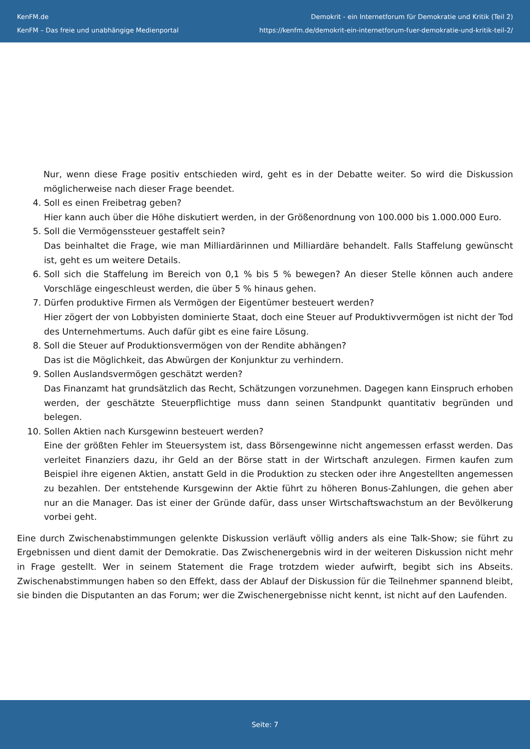KenFM.de
KenFM – Das freie und unabhängige Medienportal
Demokrit - ein Internetforum für Demokratie und Kritik (Teil 2)
https://kenfm.de/demokrit-ein-internetforum-fuer-demokratie-und-kritik-teil-2/
Nur, wenn diese Frage positiv entschieden wird, geht es in der Debatte weiter. So wird die Diskussion möglicherweise nach dieser Frage beendet.
4. Soll es einen Freibetrag geben?
Hier kann auch über die Höhe diskutiert werden, in der Größenordnung von 100.000 bis 1.000.000 Euro.
5. Soll die Vermögenssteuer gestaffelt sein?
Das beinhaltet die Frage, wie man Milliardärinnen und Milliardäre behandelt. Falls Staffelung gewünscht ist, geht es um weitere Details.
6. Soll sich die Staffelung im Bereich von 0,1 % bis 5 % bewegen? An dieser Stelle können auch andere Vorschläge eingeschleust werden, die über 5 % hinaus gehen.
7. Dürfen produktive Firmen als Vermögen der Eigentümer besteuert werden?
Hier zögert der von Lobbyisten dominierte Staat, doch eine Steuer auf Produktivvermögen ist nicht der Tod des Unternehmertums. Auch dafür gibt es eine faire Lösung.
8. Soll die Steuer auf Produktionsvermögen von der Rendite abhängen?
Das ist die Möglichkeit, das Abwürgen der Konjunktur zu verhindern.
9. Sollen Auslandsvermögen geschätzt werden?
Das Finanzamt hat grundsätzlich das Recht, Schätzungen vorzunehmen. Dagegen kann Einspruch erhoben werden, der geschätzte Steuerpflichtige muss dann seinen Standpunkt quantitativ begründen und belegen.
10. Sollen Aktien nach Kursgewinn besteuert werden?
Eine der größten Fehler im Steuersystem ist, dass Börsengewinne nicht angemessen erfasst werden. Das verleitet Finanziers dazu, ihr Geld an der Börse statt in der Wirtschaft anzulegen. Firmen kaufen zum Beispiel ihre eigenen Aktien, anstatt Geld in die Produktion zu stecken oder ihre Angestellten angemessen zu bezahlen. Der entstehende Kursgewinn der Aktie führt zu höheren Bonus-Zahlungen, die gehen aber nur an die Manager. Das ist einer der Gründe dafür, dass unser Wirtschaftswachstum an der Bevölkerung vorbei geht.
Eine durch Zwischenabstimmungen gelenkte Diskussion verläuft völlig anders als eine Talk-Show; sie führt zu Ergebnissen und dient damit der Demokratie. Das Zwischenergebnis wird in der weiteren Diskussion nicht mehr in Frage gestellt. Wer in seinem Statement die Frage trotzdem wieder aufwirft, begibt sich ins Abseits. Zwischenabstimmungen haben so den Effekt, dass der Ablauf der Diskussion für die Teilnehmer spannend bleibt, sie binden die Disputanten an das Forum; wer die Zwischenergebnisse nicht kennt, ist nicht auf den Laufenden.
Seite: 7